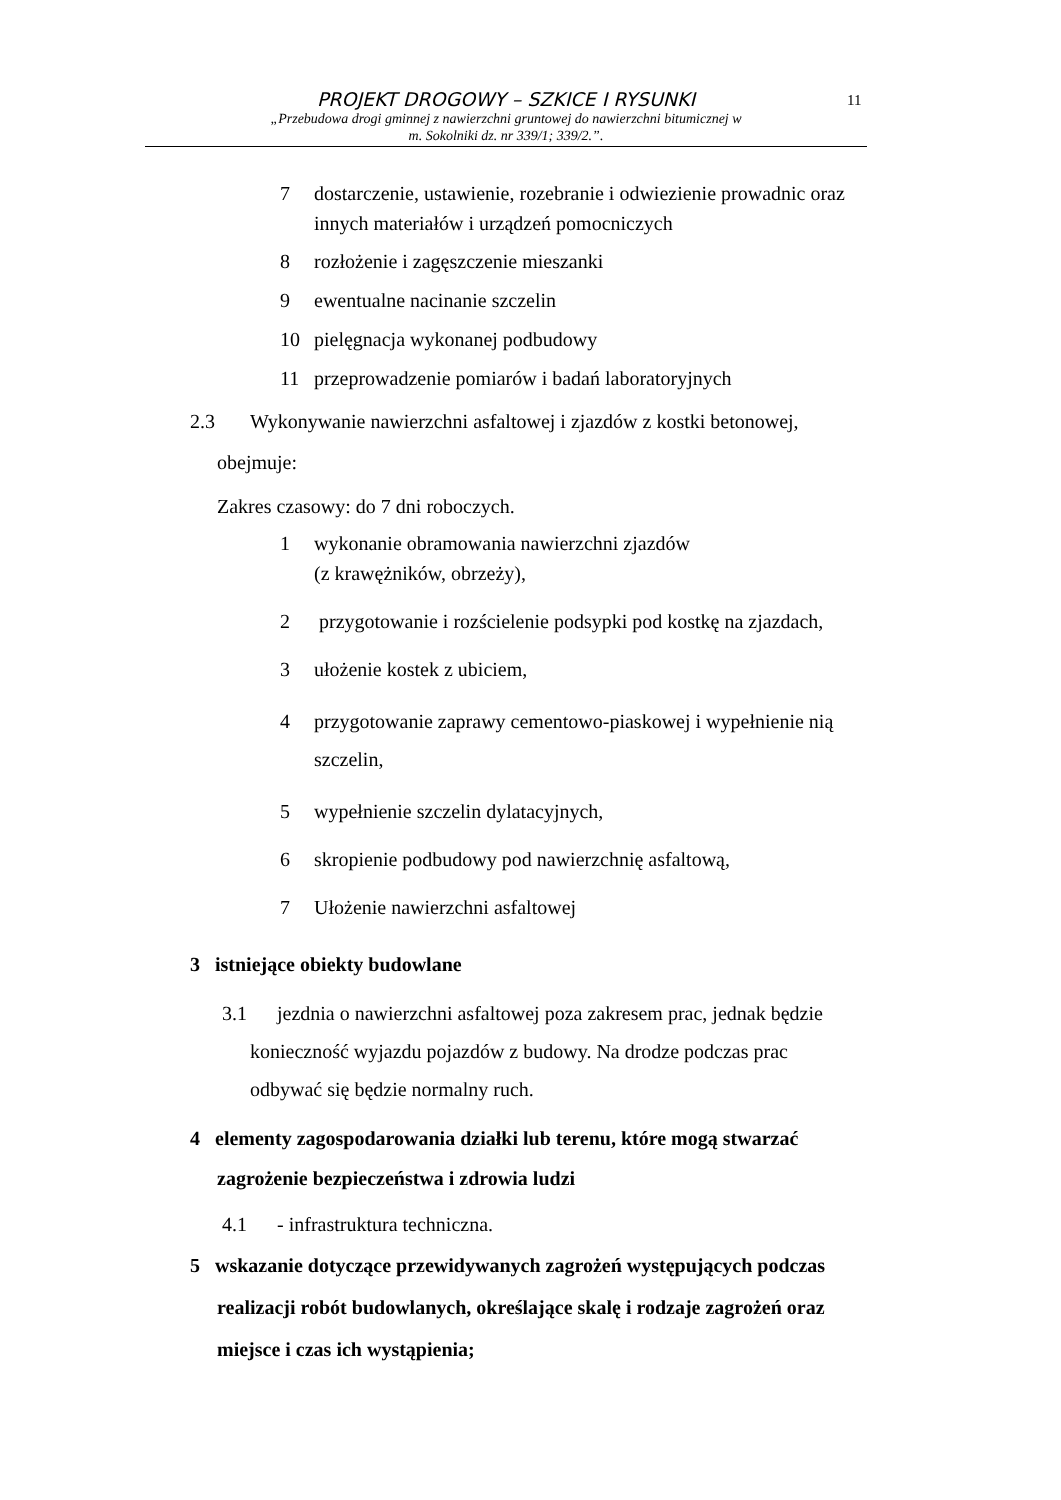PROJEKT DROGOWY – SZKICE I RYSUNKI
„Przebudowa drogi gminnej z nawierzchni gruntowej do nawierzchni bitumicznej w
m. Sokolniki dz. nr 339/1; 339/2.”.
11
7 dostarczenie, ustawienie, rozebranie i odwiezienie prowadnic oraz innych materiałów i urządzeń pomocniczych
8 rozłożenie i zagęszczenie mieszanki
9 ewentualne nacinanie szczelin
10 pielęgnacja wykonanej podbudowy
11 przeprowadzenie pomiarów i badań laboratoryjnych
2.3 Wykonywanie nawierzchni asfaltowej i zjazdów z kostki betonowej,
obejmuje:
Zakres czasowy: do 7 dni roboczych.
1 wykonanie obramowania nawierzchni zjazdów
(z krawężników, obrzeży),
2 przygotowanie i rozścielenie podsypki pod kostkę na zjazdach,
3 ułożenie kostek z ubiciem,
4 przygotowanie zaprawy cementowo-piaskowej i wypełnienie nią szczelin,
5 wypełnienie szczelin dylatacyjnych,
6 skropienie podbudowy pod nawierzchnię asfaltową,
7 Ułożenie nawierzchni asfaltowej
3 istniejące obiekty budowlane
3.1 jezdnia o nawierzchni asfaltowej poza zakresem prac, jednak będzie konieczność wyjazdu pojazdów z budowy. Na drodze podczas prac odbywać się będzie normalny ruch.
4 elementy zagospodarowania działki lub terenu, które mogą stwarzać zagrożenie bezpieczeństwa i zdrowia ludzi
4.1 - infrastruktura techniczna.
5 wskazanie dotyczące przewidywanych zagrożeń występujących podczas realizacji robót budowlanych, określające skalę i rodzaje zagrożeń oraz miejsce i czas ich wystąpienia;